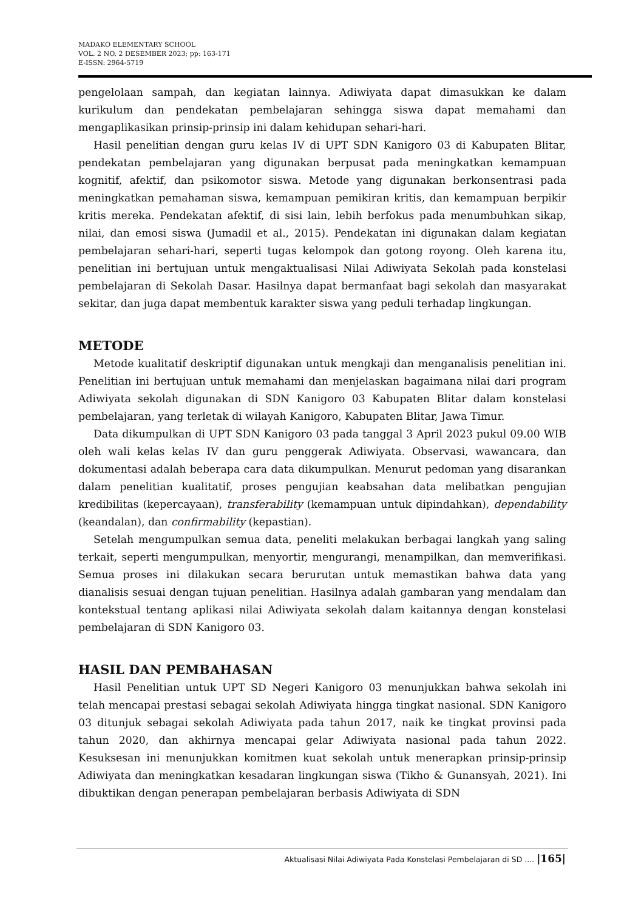MADAKO ELEMENTARY SCHOOL
VOL. 2 NO. 2 DESEMBER 2023; pp: 163-171
E-ISSN: 2964-5719
pengelolaan sampah, dan kegiatan lainnya. Adiwiyata dapat dimasukkan ke dalam kurikulum dan pendekatan pembelajaran sehingga siswa dapat memahami dan mengaplikasikan prinsip-prinsip ini dalam kehidupan sehari-hari.
Hasil penelitian dengan guru kelas IV di UPT SDN Kanigoro 03 di Kabupaten Blitar, pendekatan pembelajaran yang digunakan berpusat pada meningkatkan kemampuan kognitif, afektif, dan psikomotor siswa. Metode yang digunakan berkonsentrasi pada meningkatkan pemahaman siswa, kemampuan pemikiran kritis, dan kemampuan berpikir kritis mereka. Pendekatan afektif, di sisi lain, lebih berfokus pada menumbuhkan sikap, nilai, dan emosi siswa (Jumadil et al., 2015). Pendekatan ini digunakan dalam kegiatan pembelajaran sehari-hari, seperti tugas kelompok dan gotong royong. Oleh karena itu, penelitian ini bertujuan untuk mengaktualisasi Nilai Adiwiyata Sekolah pada konstelasi pembelajaran di Sekolah Dasar. Hasilnya dapat bermanfaat bagi sekolah dan masyarakat sekitar, dan juga dapat membentuk karakter siswa yang peduli terhadap lingkungan.
METODE
Metode kualitatif deskriptif digunakan untuk mengkaji dan menganalisis penelitian ini. Penelitian ini bertujuan untuk memahami dan menjelaskan bagaimana nilai dari program Adiwiyata sekolah digunakan di SDN Kanigoro 03 Kabupaten Blitar dalam konstelasi pembelajaran, yang terletak di wilayah Kanigoro, Kabupaten Blitar, Jawa Timur.
Data dikumpulkan di UPT SDN Kanigoro 03 pada tanggal 3 April 2023 pukul 09.00 WIB oleh wali kelas kelas IV dan guru penggerak Adiwiyata. Observasi, wawancara, dan dokumentasi adalah beberapa cara data dikumpulkan. Menurut pedoman yang disarankan dalam penelitian kualitatif, proses pengujian keabsahan data melibatkan pengujian kredibilitas (kepercayaan), transferability (kemampuan untuk dipindahkan), dependability (keandalan), dan confirmability (kepastian).
Setelah mengumpulkan semua data, peneliti melakukan berbagai langkah yang saling terkait, seperti mengumpulkan, menyortir, mengurangi, menampilkan, dan memverifikasi. Semua proses ini dilakukan secara berurutan untuk memastikan bahwa data yang dianalisis sesuai dengan tujuan penelitian. Hasilnya adalah gambaran yang mendalam dan kontekstual tentang aplikasi nilai Adiwiyata sekolah dalam kaitannya dengan konstelasi pembelajaran di SDN Kanigoro 03.
HASIL DAN PEMBAHASAN
Hasil Penelitian untuk UPT SD Negeri Kanigoro 03 menunjukkan bahwa sekolah ini telah mencapai prestasi sebagai sekolah Adiwiyata hingga tingkat nasional. SDN Kanigoro 03 ditunjuk sebagai sekolah Adiwiyata pada tahun 2017, naik ke tingkat provinsi pada tahun 2020, dan akhirnya mencapai gelar Adiwiyata nasional pada tahun 2022. Kesuksesan ini menunjukkan komitmen kuat sekolah untuk menerapkan prinsip-prinsip Adiwiyata dan meningkatkan kesadaran lingkungan siswa (Tikho & Gunansyah, 2021). Ini dibuktikan dengan penerapan pembelajaran berbasis Adiwiyata di SDN
Aktualisasi Nilai Adiwiyata Pada Konstelasi Pembelajaran di SD .... |165|